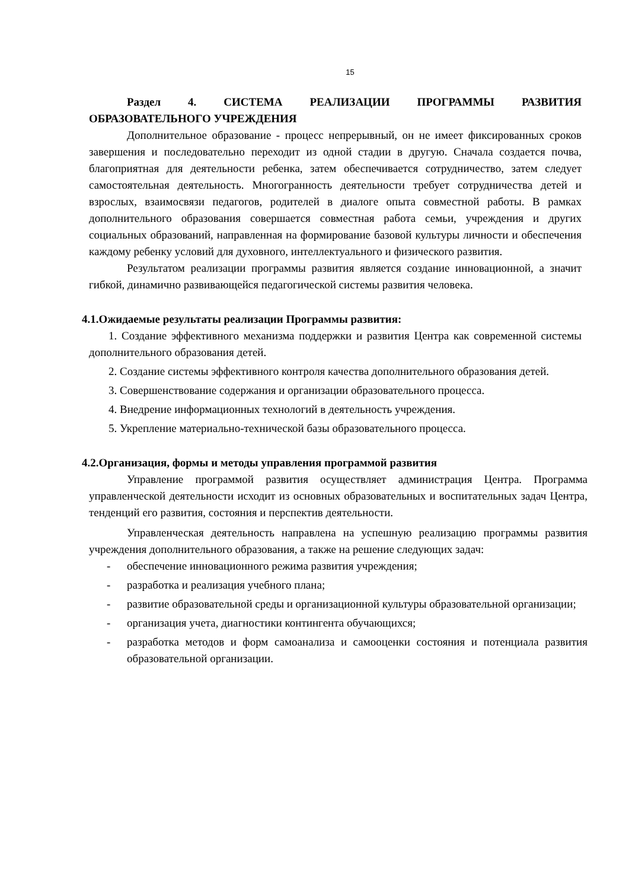15
Раздел 4. СИСТЕМА РЕАЛИЗАЦИИ ПРОГРАММЫ РАЗВИТИЯ ОБРАЗОВАТЕЛЬНОГО УЧРЕЖДЕНИЯ
Дополнительное образование - процесс непрерывный, он не имеет фиксированных сроков завершения и последовательно переходит из одной стадии в другую. Сначала создается почва, благоприятная для деятельности ребенка, затем обеспечивается сотрудничество, затем следует самостоятельная деятельность. Многогранность деятельности требует сотрудничества детей и взрослых, взаимосвязи педагогов, родителей в диалоге опыта совместной работы. В рамках дополнительного образования совершается совместная работа семьи, учреждения и других социальных образований, направленная на формирование базовой культуры личности и обеспечения каждому ребенку условий для духовного, интеллектуального и физического развития.
Результатом реализации программы развития является создание инновационной, а значит гибкой, динамично развивающейся педагогической системы развития человека.
4.1.Ожидаемые результаты реализации Программы развития:
1. Создание эффективного механизма поддержки и развития Центра как современной системы дополнительного образования детей.
2. Создание системы эффективного контроля качества дополнительного образования детей.
3. Совершенствование содержания и организации образовательного процесса.
4. Внедрение информационных технологий в деятельность учреждения.
5. Укрепление материально-технической базы образовательного процесса.
4.2.Организация, формы и методы управления программой развития
Управление программой развития осуществляет администрация Центра. Программа управленческой деятельности исходит из основных образовательных и воспитательных задач Центра, тенденций его развития, состояния и перспектив деятельности.
Управленческая деятельность направлена на успешную реализацию программы развития учреждения дополнительного образования, а также на решение следующих задач:
- обеспечение инновационного режима развития учреждения;
- разработка и реализация учебного плана;
- развитие образовательной среды и организационной культуры образовательной организации;
- организация учета, диагностики контингента обучающихся;
- разработка методов и форм самоанализа и самооценки состояния и потенциала развития образовательной организации.